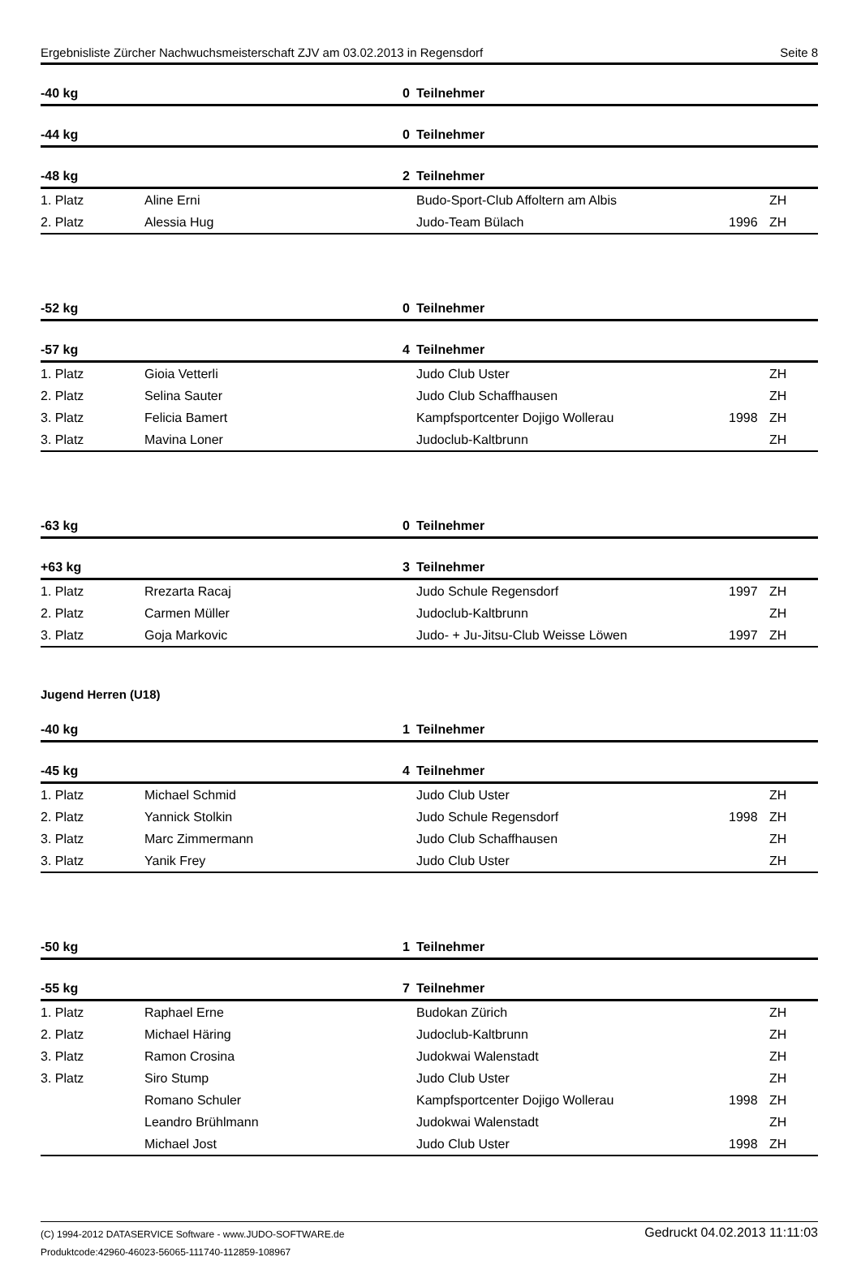Ergebnisliste Zürcher Nachwuchsmeisterschaft ZJV am 03.02.2013 in Regensdorf Seite 8
| -40 kg | | 0 | Teilnehmer | | |
| -44 kg | | 0 | Teilnehmer | | |
| -48 kg | | 2 | Teilnehmer | | |
| 1. Platz | Aline Erni | | Budo-Sport-Club Affoltern am Albis | | ZH |
| 2. Platz | Alessia Hug | | Judo-Team Bülach | 1996 | ZH |
| -52 kg | | 0 | Teilnehmer | | |
| -57 kg | | 4 | Teilnehmer | | |
| 1. Platz | Gioia Vetterli | | Judo Club Uster | | ZH |
| 2. Platz | Selina Sauter | | Judo Club Schaffhausen | | ZH |
| 3. Platz | Felicia Bamert | | Kampfsportcenter Dojigo Wollerau | 1998 | ZH |
| 3. Platz | Mavina Loner | | Judoclub-Kaltbrunn | | ZH |
| -63 kg | | 0 | Teilnehmer | | |
| +63 kg | | 3 | Teilnehmer | | |
| 1. Platz | Rrezarta Racaj | | Judo Schule Regensdorf | 1997 | ZH |
| 2. Platz | Carmen Müller | | Judoclub-Kaltbrunn | | ZH |
| 3. Platz | Goja Markovic | | Judo- + Ju-Jitsu-Club Weisse Löwen | 1997 | ZH |
| Jugend Herren (U18) | | | | | |
| -40 kg | | 1 | Teilnehmer | | |
| -45 kg | | 4 | Teilnehmer | | |
| 1. Platz | Michael Schmid | | Judo Club Uster | | ZH |
| 2. Platz | Yannick Stolkin | | Judo Schule Regensdorf | 1998 | ZH |
| 3. Platz | Marc Zimmermann | | Judo Club Schaffhausen | | ZH |
| 3. Platz | Yanik Frey | | Judo Club Uster | | ZH |
| -50 kg | | 1 | Teilnehmer | | |
| -55 kg | | 7 | Teilnehmer | | |
| 1. Platz | Raphael Erne | | Budokan Zürich | | ZH |
| 2. Platz | Michael Häring | | Judoclub-Kaltbrunn | | ZH |
| 3. Platz | Ramon Crosina | | Judokwai Walenstadt | | ZH |
| 3. Platz | Siro Stump | | Judo Club Uster | | ZH |
| | Romano Schuler | | Kampfsportcenter Dojigo Wollerau | 1998 | ZH |
| | Leandro Brühlmann | | Judokwai Walenstadt | | ZH |
| | Michael Jost | | Judo Club Uster | 1998 | ZH |
(C) 1994-2012 DATASERVICE Software - www.JUDO-SOFTWARE.de
Produktcode:42960-46023-56065-111740-112859-108967
Gedruckt 04.02.2013 11:11:03